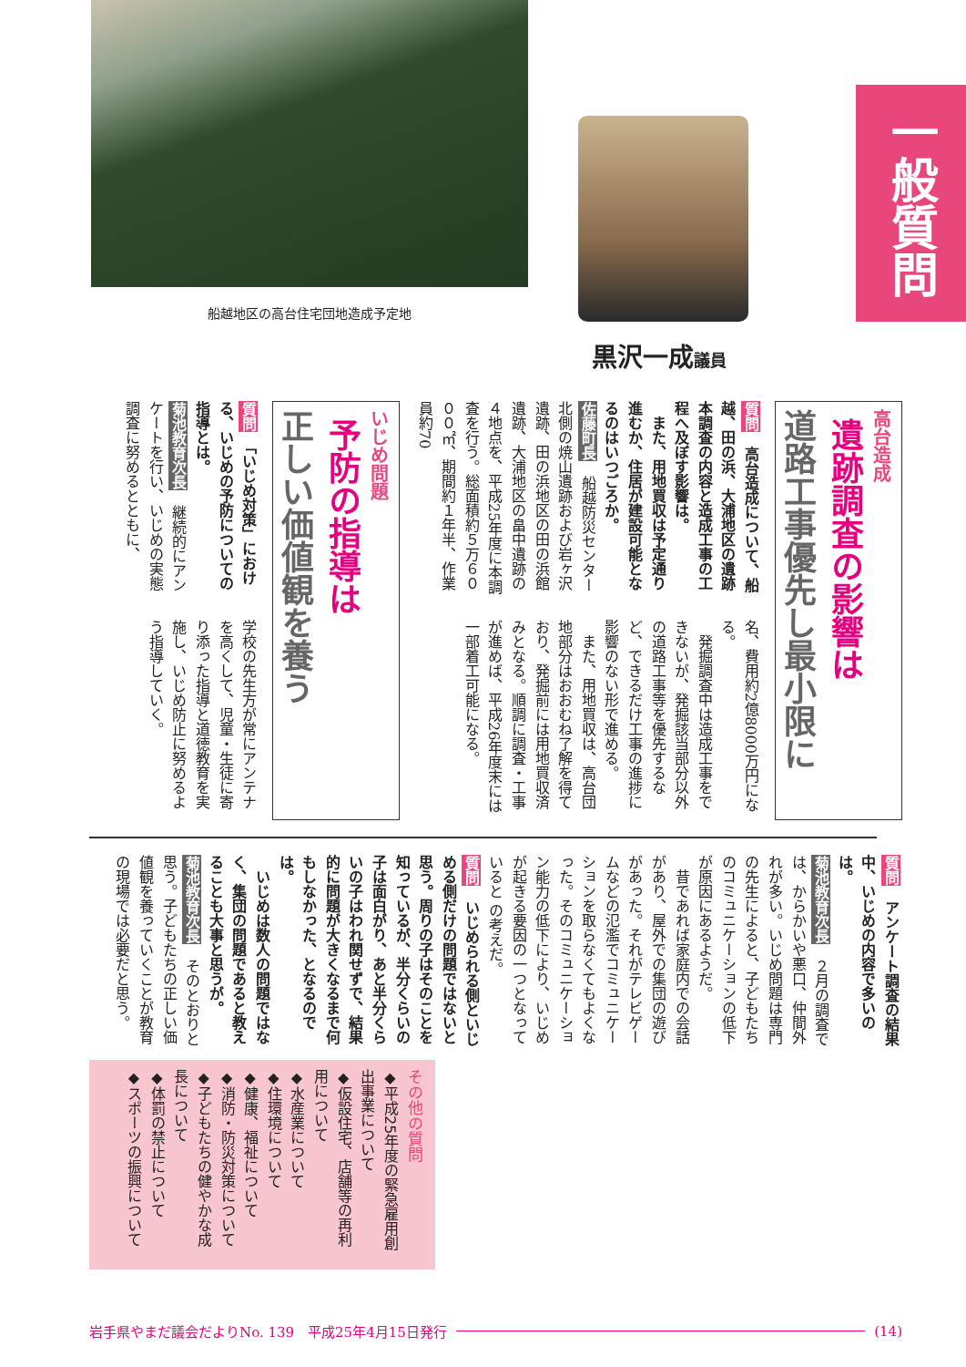一般質問
船越地区の高台住宅団地造成予定地
黒沢一成議員
高台造成
遺跡調査の影響は
道路工事優先し最小限に
質問　高台造成について、船越、田の浜、大浦地区の遺跡本調査の内容と造成工事の工程へ及ぼす影響は。
　また、用地買収は予定通り進むか、住居が建設可能となるのはいつごろか。
佐藤町長　船越防災センター北側の焼山遺跡および岩ヶ沢遺跡、田の浜地区の田の浜館遺跡、大浦地区の畠中遺跡の４地点を、平成25年度に本調査を行う。総面積約５万６０００㎡、期間約１年半、作業員約70
名、費用約2億8000万円になる。
　発掘調査中は造成工事をできないが、発掘該当部分以外の道路工事等を優先するなど、できるだけ工事の進捗に影響のない形で進める。
　また、用地買収は、高台団地部分はおおむね了解を得ており、発掘前には用地買収済みとなる。順調に調査・工事が進めば、平成26年度末には一部着工可能になる。
いじめ問題
予防の指導は
正しい価値観を養う
質問　「いじめ対策」における、いじめの予防についての指導とは。
菊池教育次長　継続的にアンケートを行い、いじめの実態調査に努めるとともに、
学校の先生方が常にアンテナを高くして、児童・生徒に寄り添った指導と道徳教育を実施し、いじめ防止に努めるよう指導していく。
質問　アンケート調査の結果中、いじめの内容で多いのは。
菊池教育次長　２月の調査では、からかいや悪口、仲間外れが多い。いじめ問題は専門の先生によると、子どもたちのコミュニケーションの低下が原因にあるようだ。
　昔であれば家庭内での会話があり、屋外での集団の遊びがあった。それがテレビゲームなどの氾濫でコミュニケーションを取らなくてもよくなった。そのコミュニケーション能力の低下により、いじめが起きる要因の一つとなっていると の考えだ。
質問　いじめられる側といじめる側だけの問題ではないと思う。周りの子はそのことを知っているが、半分くらいの子は面白がり、あと半分くらいの子はわれ関せずで、結果的に問題が大きくなるまで何もしなかった、となるのでは。
　いじめは数人の問題ではなく、集団の問題であると教えることも大事と思うが。
菊池教育次長　そのとおりと思う。子どもたちの正しい価値観を養っていくことが教育の現場では必要だと思う。
その他の質問
◆平成25年度の緊急雇用創出事業について
◆仮設住宅、店舗等の再利用について
◆水産業について
◆住環境について
◆健康、福祉について
◆消防・防災対策について
◆子どもたちの健やかな成長について
◆体罰の禁止について
◆スポーツの振興について
岩手県やまだ議会だよりNo. 139　平成25年4月15日発行 (14)